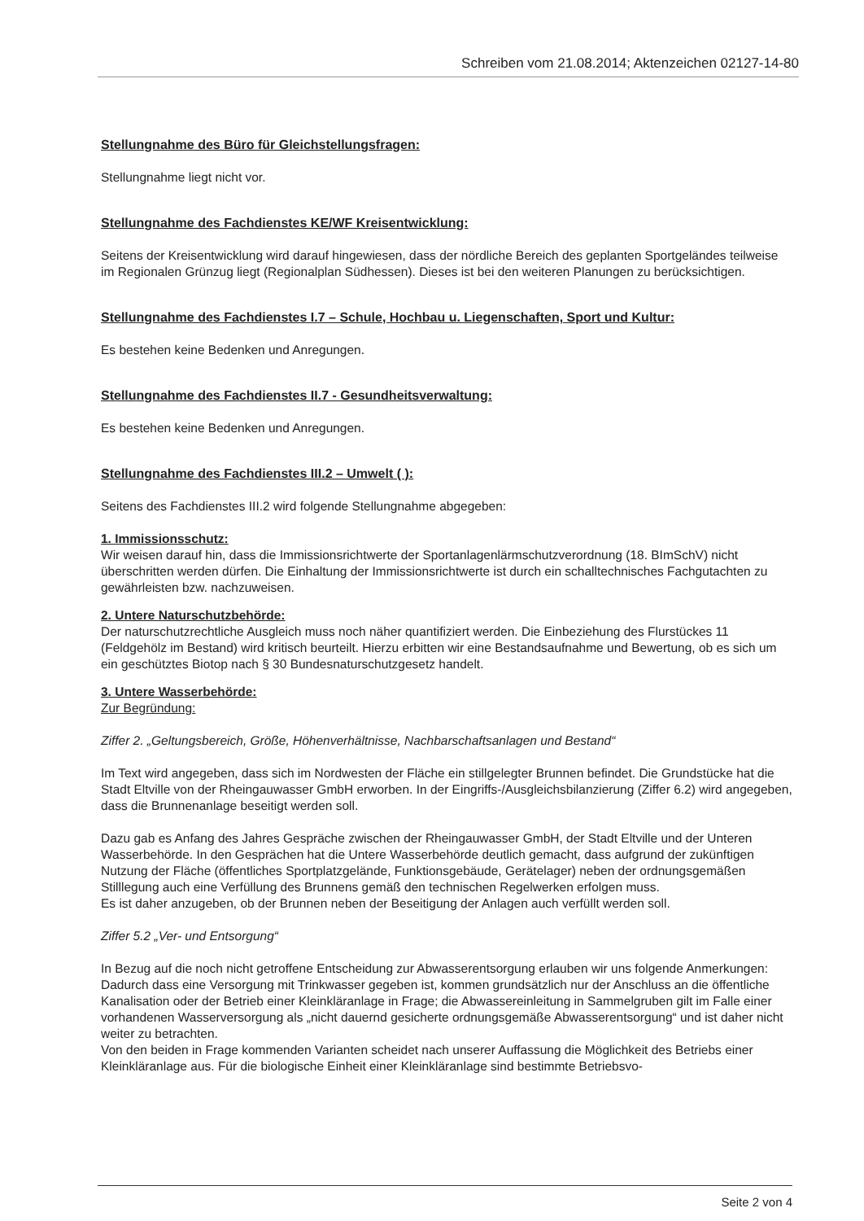Schreiben vom 21.08.2014; Aktenzeichen 02127-14-80
Stellungnahme des Büro für Gleichstellungsfragen:
Stellungnahme liegt nicht vor.
Stellungnahme des Fachdienstes KE/WF Kreisentwicklung:
Seitens der Kreisentwicklung wird darauf hingewiesen, dass der nördliche Bereich des geplanten Sportgeländes teilweise im Regionalen Grünzug liegt (Regionalplan Südhessen). Dieses ist bei den weiteren Planungen zu berücksichtigen.
Stellungnahme des Fachdienstes I.7 – Schule, Hochbau u. Liegenschaften, Sport und Kultur:
Es bestehen keine Bedenken und Anregungen.
Stellungnahme des Fachdienstes II.7 - Gesundheitsverwaltung:
Es bestehen keine Bedenken und Anregungen.
Stellungnahme des Fachdienstes III.2 – Umwelt ( ):
Seitens des Fachdienstes III.2 wird folgende Stellungnahme abgegeben:
1. Immissionsschutz:
Wir weisen darauf hin, dass die Immissionsrichtwerte der Sportanlagenlärmschutzverordnung (18. BImSchV) nicht überschritten werden dürfen. Die Einhaltung der Immissionsrichtwerte ist durch ein schalltechnisches Fachgutachten zu gewährleisten bzw. nachzuweisen.
2. Untere Naturschutzbehörde:
Der naturschutzrechtliche Ausgleich muss noch näher quantifiziert werden. Die Einbeziehung des Flurstückes 11 (Feldgehölz im Bestand) wird kritisch beurteilt. Hierzu erbitten wir eine Bestandsaufnahme und Bewertung, ob es sich um ein geschütztes Biotop nach § 30 Bundesnaturschutzgesetz handelt.
3. Untere Wasserbehörde:
Zur Begründung:
Ziffer 2. „Geltungsbereich, Größe, Höhenverhältnisse, Nachbarschaftsanlagen und Bestand“
Im Text wird angegeben, dass sich im Nordwesten der Fläche ein stillgelegter Brunnen befindet. Die Grundstücke hat die Stadt Eltville von der Rheingauwasser GmbH erworben. In der Eingriffs-/Ausgleichsbilanzierung (Ziffer 6.2) wird angegeben, dass die Brunnenanlage beseitigt werden soll.
Dazu gab es Anfang des Jahres Gespräche zwischen der Rheingauwasser GmbH, der Stadt Eltville und der Unteren Wasserbehörde. In den Gesprächen hat die Untere Wasserbehörde deutlich gemacht, dass aufgrund der zukünftigen Nutzung der Fläche (öffentliches Sportplatzgelände, Funktionsgebäude, Gerätelager) neben der ordnungsgemäßen Stilllegung auch eine Verfüllung des Brunnens gemäß den technischen Regelwerken erfolgen muss.
Es ist daher anzugeben, ob der Brunnen neben der Beseitigung der Anlagen auch verfüllt werden soll.
Ziffer 5.2 „Ver- und Entsorgung“
In Bezug auf die noch nicht getroffene Entscheidung zur Abwasserentsorgung erlauben wir uns folgende Anmerkungen:
Dadurch dass eine Versorgung mit Trinkwasser gegeben ist, kommen grundsätzlich nur der Anschluss an die öffentliche Kanalisation oder der Betrieb einer Kleinkläranlage in Frage; die Abwassereinleitung in Sammelgruben gilt im Falle einer vorhandenen Wasserversorgung als „nicht dauernd gesicherte ordnungsgemäße Abwasserentsorgung“ und ist daher nicht weiter zu betrachten.
Von den beiden in Frage kommenden Varianten scheidet nach unserer Auffassung die Möglichkeit des Betriebs einer Kleinkläranlage aus. Für die biologische Einheit einer Kleinkläranlage sind bestimmte Betriebsvo-
Seite 2 von 4